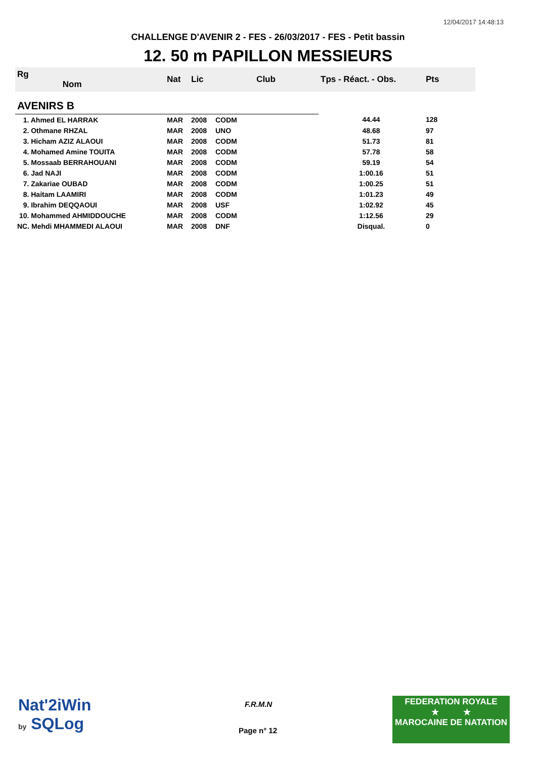12/04/2017 14:48:13
CHALLENGE D'AVENIR 2 - FES - 26/03/2017 - FES - Petit bassin
12. 50 m PAPILLON MESSIEURS
| Rg Nom | | Nat | Lic | Club | Tps - Réact. - Obs. | Pts |
| --- | --- | --- | --- | --- | --- | --- |
| AVENIRS B | | | | | | |
| 1. Ahmed EL HARRAK | | MAR | 2008 | CODM | 44.44 | 128 |
| 2. Othmane RHZAL | | MAR | 2008 | UNO | 48.68 | 97 |
| 3. Hicham AZIZ ALAOUI | | MAR | 2008 | CODM | 51.73 | 81 |
| 4. Mohamed Amine TOUITA | | MAR | 2008 | CODM | 57.78 | 58 |
| 5. Mossaab BERRAHOUANI | | MAR | 2008 | CODM | 59.19 | 54 |
| 6. Jad NAJI | | MAR | 2008 | CODM | 1:00.16 | 51 |
| 7. Zakariae OUBAD | | MAR | 2008 | CODM | 1:00.25 | 51 |
| 8. Haitam LAAMIRI | | MAR | 2008 | CODM | 1:01.23 | 49 |
| 9. Ibrahim DEQQAOUI | | MAR | 2008 | USF | 1:02.92 | 45 |
| 10. Mohammed AHMIDDOUCHE | | MAR | 2008 | CODM | 1:12.56 | 29 |
| NC. Mehdi MHAMMEDI ALAOUI | | MAR | 2008 | DNF | Disqual. | 0 |
Nat'2iWin
by SQLog
F.R.M.N
Page n° 12
FEDERATION ROYALE
★ ★
MAROCAINE DE NATATION